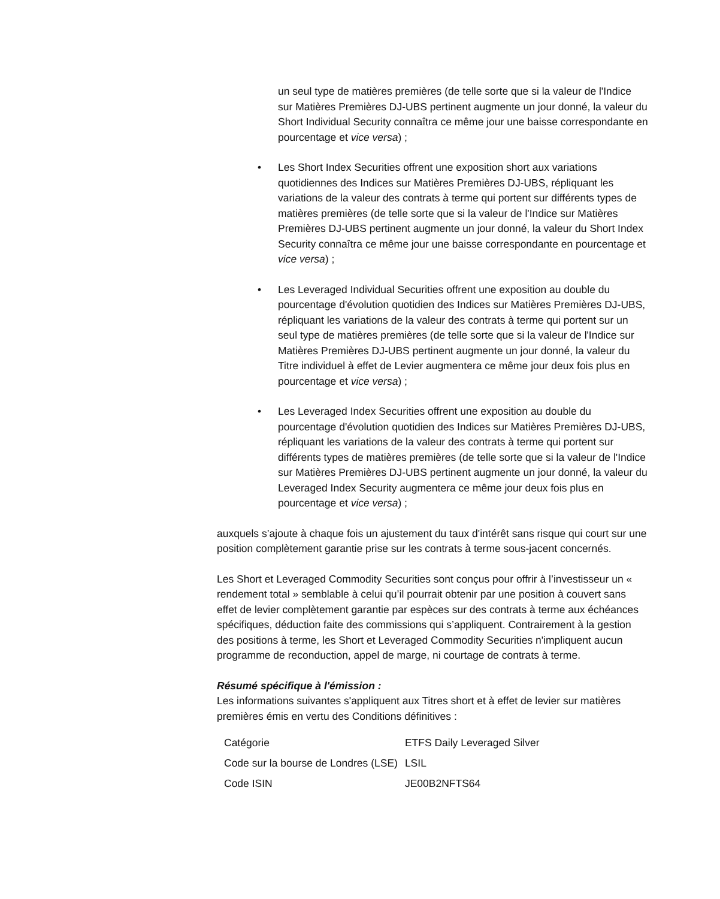un seul type de matières premières (de telle sorte que si la valeur de l'Indice sur Matières Premières DJ-UBS pertinent augmente un jour donné, la valeur du Short Individual Security connaîtra ce même jour une baisse correspondante en pourcentage et vice versa) ;
• Les Short Index Securities offrent une exposition short aux variations quotidiennes des Indices sur Matières Premières DJ-UBS, répliquant les variations de la valeur des contrats à terme qui portent sur différents types de matières premières (de telle sorte que si la valeur de l'Indice sur Matières Premières DJ-UBS pertinent augmente un jour donné, la valeur du Short Index Security connaîtra ce même jour une baisse correspondante en pourcentage et vice versa) ;
• Les Leveraged Individual Securities offrent une exposition au double du pourcentage d'évolution quotidien des Indices sur Matières Premières DJ-UBS, répliquant les variations de la valeur des contrats à terme qui portent sur un seul type de matières premières (de telle sorte que si la valeur de l'Indice sur Matières Premières DJ-UBS pertinent augmente un jour donné, la valeur du Titre individuel à effet de Levier augmentera ce même jour deux fois plus en pourcentage et vice versa) ;
• Les Leveraged Index Securities offrent une exposition au double du pourcentage d'évolution quotidien des Indices sur Matières Premières DJ-UBS, répliquant les variations de la valeur des contrats à terme qui portent sur différents types de matières premières (de telle sorte que si la valeur de l'Indice sur Matières Premières DJ-UBS pertinent augmente un jour donné, la valeur du Leveraged Index Security augmentera ce même jour deux fois plus en pourcentage et vice versa) ;
auxquels s’ajoute à chaque fois un ajustement du taux d'intérêt sans risque qui court sur une position complètement garantie prise sur les contrats à terme sous-jacent concernés.
Les Short et Leveraged Commodity Securities sont conçus pour offrir à l’investisseur un « rendement total » semblable à celui qu’il pourrait obtenir par une position à couvert sans effet de levier complètement garantie par espèces sur des contrats à terme aux échéances spécifiques, déduction faite des commissions qui s’appliquent. Contrairement à la gestion des positions à terme, les Short et Leveraged Commodity Securities n'impliquent aucun programme de reconduction, appel de marge, ni courtage de contrats à terme.
Résumé spécifique à l'émission :
Les informations suivantes s'appliquent aux Titres short et à effet de levier sur matières premières émis en vertu des Conditions définitives :
| Catégorie | ETFS Daily Leveraged Silver |
| Code sur la bourse de Londres (LSE) | LSIL |
| Code ISIN | JE00B2NFTS64 |